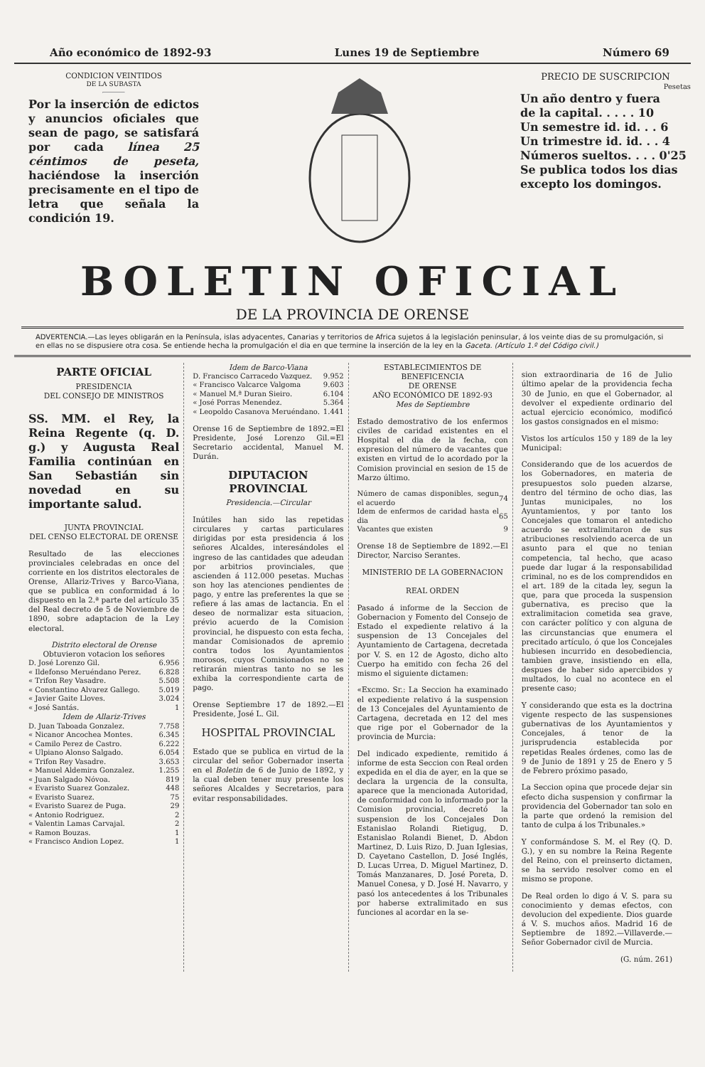Año económico de 1892-93 Lunes 19 de Septiembre Número 69
CONDICION VEINTIDOS
DE LA SUBASTA
Por la inserción de edictos y anuncios oficiales que sean de pago, se satisfará por cada línea 25 céntimos de peseta, haciéndose la inserción precisamente en el tipo de letra que señala la condición 19.
PRECIO DE SUSCRIPCION
Pesetas
Un año dentro y fuera
de la capital. . . . . 10
Un semestre id. id. . . 6
Un trimestre id. id. . . 4
Números sueltos. . . . 0'25
Se publica todos los dias excepto los domingos.
BOLETIN OFICIAL
DE LA PROVINCIA DE ORENSE
ADVERTENCIA.—Las leyes obligarán en la Península, islas adyacentes, Canarias y territorios de Africa sujetos á la legislación peninsular, á los veinte dias de su promulgación, si en ellas no se dispusiere otra cosa. Se entiende hecha la promulgación el dia en que termine la inserción de la ley en la Gaceta. (Artículo 1.º del Código civil.)
PARTE OFICIAL
PRESIDENCIA
DEL CONSEJO DE MINISTROS
SS. MM. el Rey, la Reina Regente (q. D. g.) y Augusta Real Familia continúan en San Sebastián sin novedad en su importante salud.
JUNTA PROVINCIAL
DEL CENSO ELECTORAL DE ORENSE
Resultado de las elecciones provinciales celebradas en once del corriente en los distritos electorales de Orense, Allariz-Trives y Barco-Viana, que se publica en conformidad á lo dispuesto en la 2.ª parte del artículo 35 del Real decreto de 5 de Noviembre de 1890, sobre adaptacion de la Ley electoral.
Distrito electoral de Orense
Obtuvieron votacion los señores
| D. José Lorenzo Gil. | 6.956 |
| « Ildefonso Meruéndano Perez. | 6.828 |
| « Trifon Rey Vasadre. | 5.508 |
| « Constantino Alvarez Gallego. | 5.019 |
| « Javier Gaite Lloves. | 3.024 |
| « José Santás. | 1 |
Idem de Allariz-Trives
| D. Juan Taboada Gonzalez. | 7.758 |
| « Nicanor Ancochea Montes. | 6.345 |
| « Camilo Perez de Castro. | 6.222 |
| « Ulpiano Alonso Salgado. | 6.054 |
| « Trifon Rey Vasadre. | 3.653 |
| « Manuel Aldemira Gonzalez. | 1.255 |
| « Juan Salgado Nóvoa. | 819 |
| « Evaristo Suarez Gonzalez. | 448 |
| « Evaristo Suarez. | 75 |
| « Evaristo Suarez de Puga. | 29 |
| « Antonio Rodriguez. | 2 |
| « Valentin Lamas Carvajal. | 2 |
| « Ramon Bouzas. | 1 |
| « Francisco Andion Lopez. | 1 |
Idem de Barco-Viana
| D. Francisco Carracedo Vazquez. | 9.952 |
| « Francisco Valcarce Valgoma | 9.603 |
| « Manuel M.ª Duran Sieiro. | 6.104 |
| « José Porras Menendez. | 5.364 |
| « Leopoldo Casanova Meruéndano. | 1.441 |
Orense 16 de Septiembre de 1892.=El Presidente, José Lorenzo Gil.=El Secretario accidental, Manuel M. Durán.
DIPUTACION PROVINCIAL
Presidencia.—Circular
Inútiles han sido las repetidas circulares y cartas particulares dirigidas por esta presidencia á los señores Alcaldes, interesándoles el ingreso de las cantidades que adeudan por arbitrios provinciales, que ascienden á 112.000 pesetas. Muchas son hoy las atenciones pendientes de pago, y entre las preferentes la que se refiere á las amas de lactancia. En el deseo de normalizar esta situacion, prévio acuerdo de la Comision provincial, he dispuesto con esta fecha, mandar Comisionados de apremio contra todos los Ayuntamientos morosos, cuyos Comisionados no se retirarán mientras tanto no se les exhiba la correspondiente carta de pago.
Orense Septiembre 17 de 1892.—El Presidente, José L. Gil.
HOSPITAL PROVINCIAL
Estado que se publica en virtud de la circular del señor Gobernador inserta en el Boletin de 6 de Junio de 1892, y la cual deben tener muy presente los señores Alcaldes y Secretarios, para evitar responsabilidades.
ESTABLECIMIENTOS DE BENEFICENCIA
DE ORENSE
AÑO ECONÓMICO DE 1892-93
Mes de Septiembre
Estado demostrativo de los enfermos civiles de caridad existentes en el Hospital el dia de la fecha, con expresion del número de vacantes que existen en virtud de lo acordado por la Comision provincial en sesion de 15 de Marzo último.
| Número de camas disponibles, segun el acuerdo | 74 |
| Idem de enfermos de caridad hasta el dia | 65 |
| Vacantes que existen | 9 |
Orense 18 de Septiembre de 1892.—El Director, Narciso Serantes.
MINISTERIO DE LA GOBERNACION
REAL ORDEN
Pasado á informe de la Seccion de Gobernacion y Fomento del Consejo de Estado el expediente relativo á la suspension de 13 Concejales del Ayuntamiento de Cartagena, decretada por V. S. en 12 de Agosto, dicho alto Cuerpo ha emitido con fecha 26 del mismo el siguiente dictamen:
«Excmo. Sr.: La Seccion ha examinado el expediente relativo á la suspension de 13 Concejales del Ayuntamiento de Cartagena, decretada en 12 del mes que rige por el Gobernador de la provincia de Murcia:
Del indicado expediente, remitido á informe de esta Seccion con Real orden expedida en el dia de ayer, en la que se declara la urgencia de la consulta, aparece que la mencionada Autoridad, de conformidad con lo informado por la Comision provincial, decretó la suspension de los Concejales Don Estanislao Rolandi Rietigug, D. Estanislao Rolandi Bienet, D. Abdon Martinez, D. Luis Rizo, D. Juan Iglesias, D. Cayetano Castellon, D. José Inglés, D. Lucas Urrea, D. Miguel Martinez, D. Tomás Manzanares, D. José Poreta, D. Manuel Conesa, y D. José H. Navarro, y pasó los antecedentes á los Tribunales por haberse extralimitado en sus funciones al acordar en la se-
sion extraordinaria de 16 de Julio último apelar de la providencia fecha 30 de Junio, en que el Gobernador, al devolver el expediente ordinario del actual ejercicio económico, modificó los gastos consignados en el mismo:
Vistos los artículos 150 y 189 de la ley Municipal:
Considerando que de los acuerdos de los Gobernadores, en materia de presupuestos solo pueden alzarse, dentro del término de ocho dias, las Juntas municipales, no los Ayuntamientos, y por tanto los Concejales que tomaron el antedicho acuerdo se extralimitaron de sus atribuciones resolviendo acerca de un asunto para el que no tenian competencia, tal hecho, que acaso puede dar lugar á la responsabilidad criminal, no es de los comprendidos en el art. 189 de la citada ley, segun la que, para que proceda la suspension gubernativa, es preciso que la extralimitacion cometida sea grave, con carácter político y con alguna de las circunstancias que enumera el precitado artículo, ó que los Concejales hubiesen incurrido en desobediencia, tambien grave, insistiendo en ella, despues de haber sido apercibidos y multados, lo cual no acontece en el presente caso;
Y considerando que esta es la doctrina vigente respecto de las suspensiones gubernativas de los Ayuntamientos y Concejales, á tenor de la jurisprudencia establecida por repetidas Reales órdenes, como las de 9 de Junio de 1891 y 25 de Enero y 5 de Febrero próximo pasado,
La Seccion opina que procede dejar sin efecto dicha suspension y confirmar la providencia del Gobernador tan solo en la parte que ordenó la remision del tanto de culpa á los Tribunales.»
Y conformándose S. M. el Rey (Q. D. G.), y en su nombre la Reina Regente del Reino, con el preinserto dictamen, se ha servido resolver como en el mismo se propone.
De Real orden lo digo á V. S. para su conocimiento y demas efectos, con devolucion del expediente. Dios guarde á V. S. muchos años. Madrid 16 de Septiembre de 1892.—Villaverde.—Señor Gobernador civil de Murcia.
(G. núm. 261)